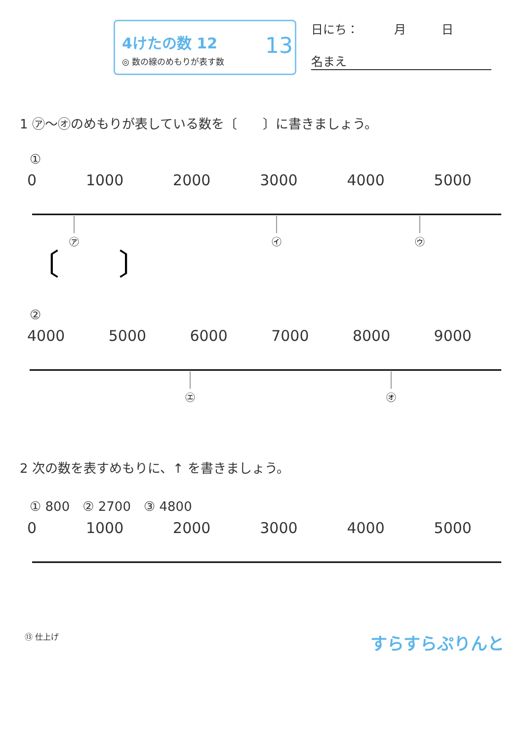4けたの数 12
◎ 数の線のめもりが表す数
13
日にち：　　　月　　　日
名まえ
1 ㋐〜㋔のめもりが表している数を〔　　〕に書きましょう。
①
0 1000 2000 3000 4000 5000
㋐
㋑
㋒
〔　　〕
②
4000 5000 6000 7000 8000 9000
㋓
㋔
2 次の数を表すめもりに、↑ を書きましょう。
① 800　② 2700　③ 4800
0 1000 2000 3000 4000 5000
⑬ 仕上げ すらすらぷりんと